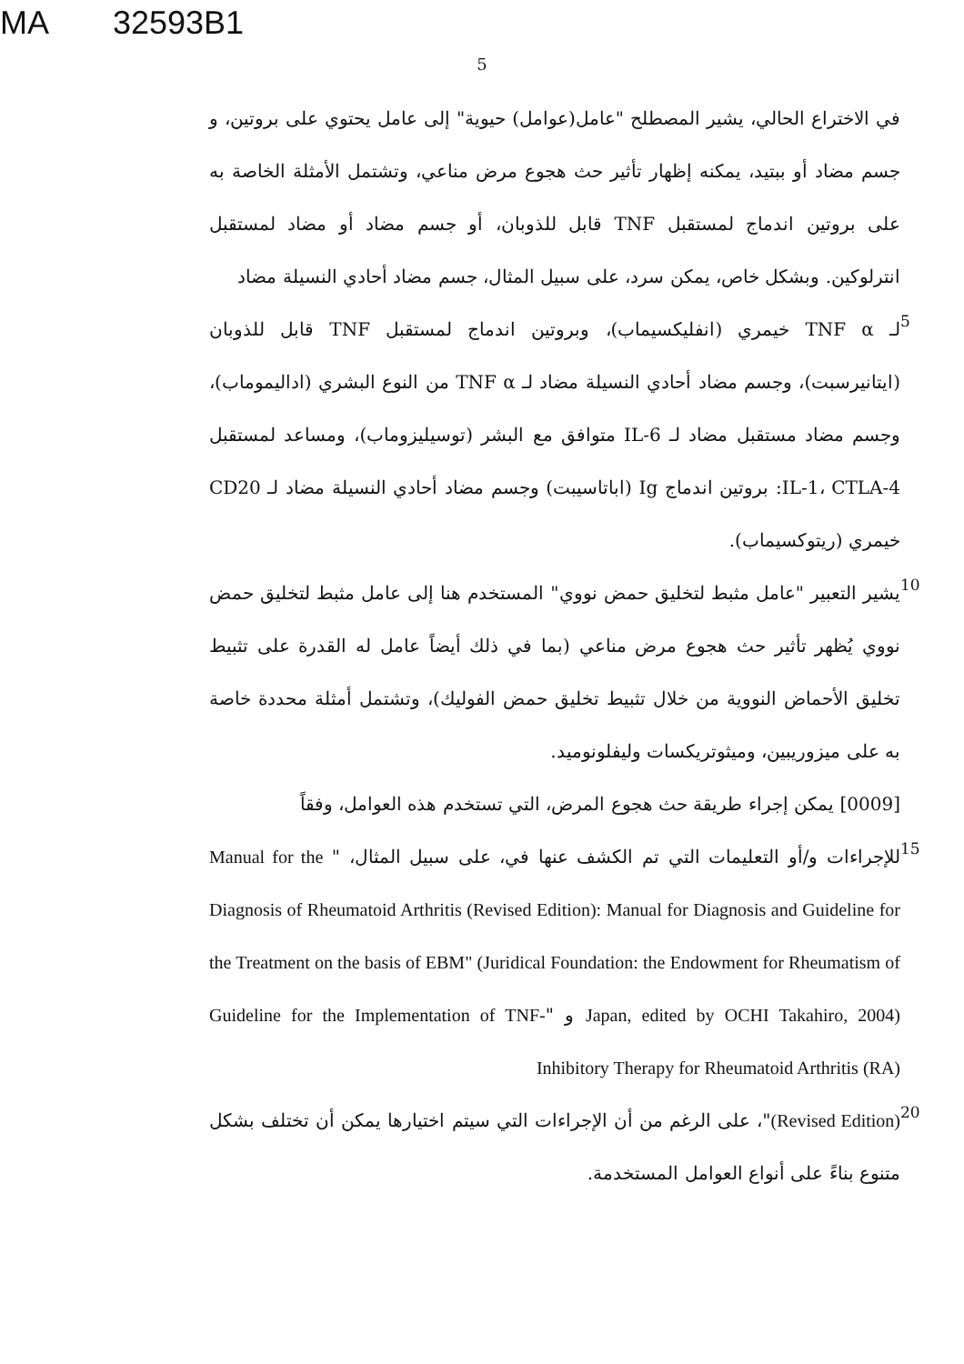MA 32593B1
5
في الاختراع الحالي، يشير المصطلح "عامل(عوامل) حيوية" إلى عامل يحتوي على بروتين، و جسم مضاد أو ببتيد، يمكنه إظهار تأثير حث هجوع مرض مناعي، وتشتمل الأمثلة الخاصة به على بروتين اندماج لمستقبل TNF قابل للذوبان، أو جسم مضاد أو مضاد لمستقبل انترلوكين. وبشكل خاص، يمكن سرد، على سبيل المثال، جسم مضاد أحادي النسيلة مضاد
5
لـ TNF α خيمري (انفليكسيماب)، وبروتين اندماج لمستقبل TNF قابل للذوبان (ايتانيرسبت)، وجسم مضاد أحادي النسيلة مضاد لـ TNF α من النوع البشري (اداليموماب)، وجسم مضاد مستقبل مضاد لـ IL-6 متوافق مع البشر (توسيليزوماب)، ومساعد لمستقبل IL-1، CTLA-4: بروتين اندماج Ig (اباتاسيبت) وجسم مضاد أحادي النسيلة مضاد لـ CD20 خيمري (ريتوكسيماب).
10
يشير التعبير "عامل مثبط لتخليق حمض نووي" المستخدم هنا إلى عامل مثبط لتخليق حمض نووي يُظهر تأثير حث هجوع مرض مناعي (بما في ذلك أيضاً عامل له القدرة على تثبيط تخليق الأحماض النووية من خلال تثبيط تخليق حمض الفوليك)، وتشتمل أمثلة محددة خاصة به على ميزوريبين، وميثوتريكسات وليفلونوميد.
[0009] يمكن إجراء طريقة حث هجوع المرض، التي تستخدم هذه العوامل، وفقاً
15
للإجراءات و/أو التعليمات التي تم الكشف عنها في، على سبيل المثال، " Manual for the Diagnosis of Rheumatoid Arthritis (Revised Edition): Manual for Diagnosis and Guideline for the Treatment on the basis of EBM" (Juridical Foundation: the Endowment for Rheumatism of Japan, edited by OCHI Takahiro, 2004) و "Guideline for the Implementation of TNF-Inhibitory Therapy for Rheumatoid Arthritis (RA)
20
(Revised Edition)"، على الرغم من أن الإجراءات التي سيتم اختيارها يمكن أن تختلف بشكل متنوع بناءً على أنواع العوامل المستخدمة.